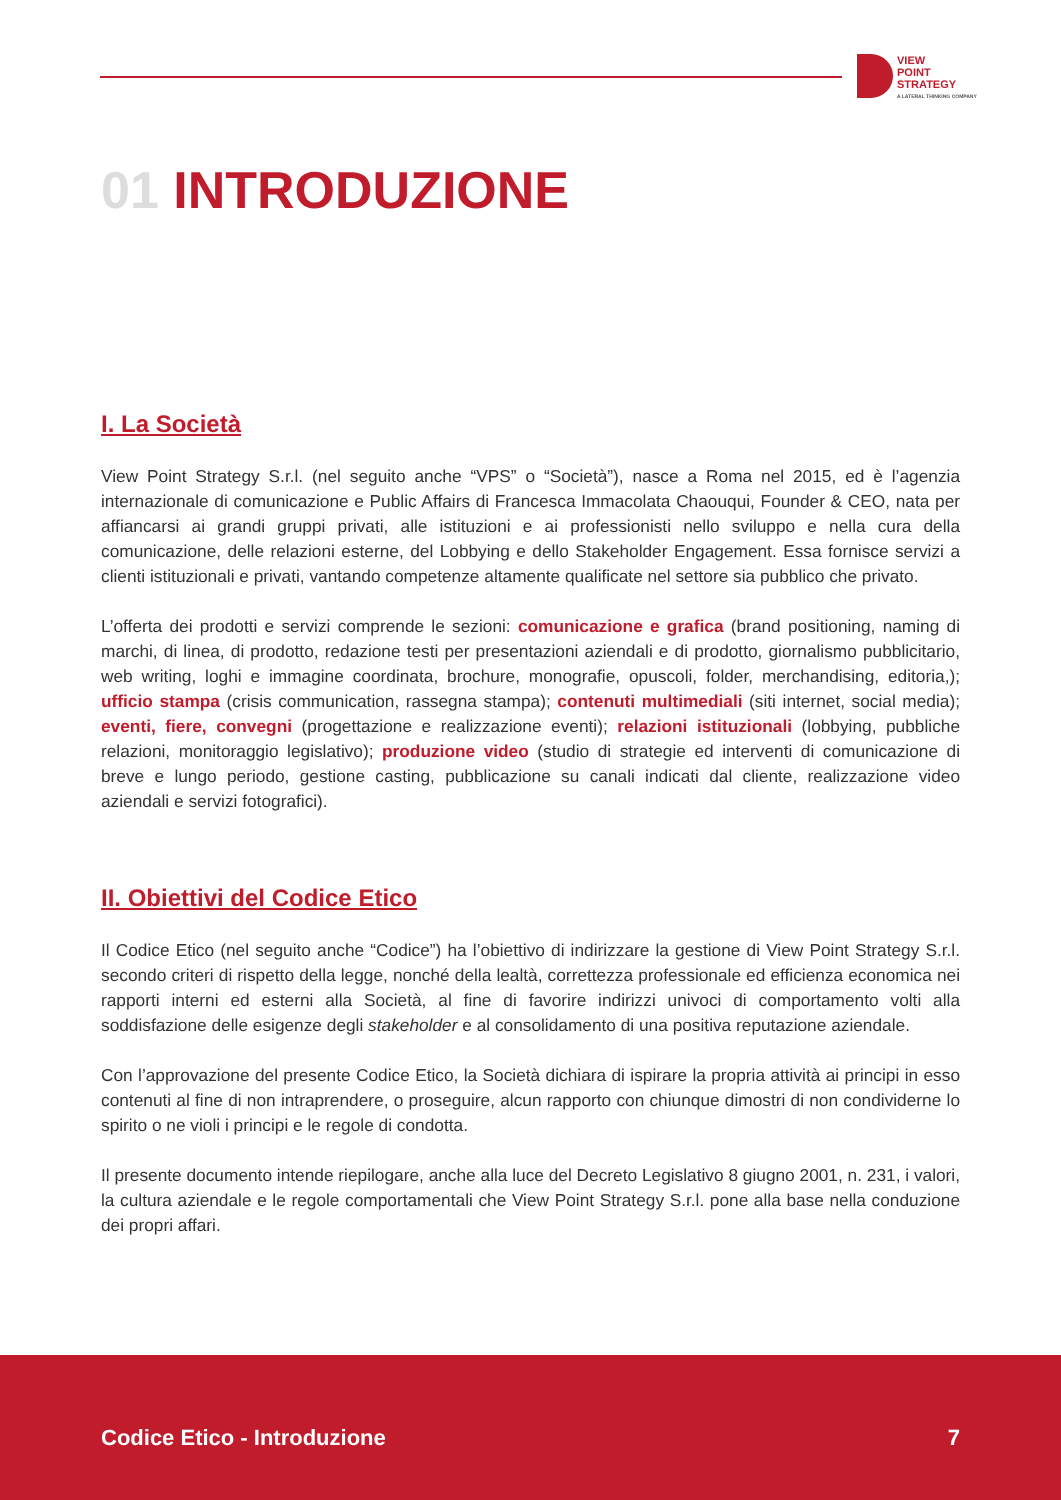VIEW
POINT
STRATEGY
A LATERAL THINKING COMPANY
01 INTRODUZIONE
I. La Società
View Point Strategy S.r.l. (nel seguito anche “VPS” o “Società”), nasce a Roma nel 2015, ed è l’agenzia internazionale di comunicazione e Public Affairs di Francesca Immacolata Chaouqui, Founder & CEO, nata per affiancarsi ai grandi gruppi privati, alle istituzioni e ai professionisti nello sviluppo e nella cura della comunicazione, delle relazioni esterne, del Lobbying e dello Stakeholder Engagement. Essa fornisce servizi a clienti istituzionali e privati, vantando competenze altamente qualificate nel settore sia pubblico che privato.
L’offerta dei prodotti e servizi comprende le sezioni: comunicazione e grafica (brand positioning, naming di marchi, di linea, di prodotto, redazione testi per presentazioni aziendali e di prodotto, giornalismo pubblicitario, web writing, loghi e immagine coordinata, brochure, monografie, opuscoli, folder, merchandising, editoria,); ufficio stampa (crisis communication, rassegna stampa); contenuti multimediali (siti internet, social media); eventi, fiere, convegni (progettazione e realizzazione eventi); relazioni istituzionali (lobbying, pubbliche relazioni, monitoraggio legislativo); produzione video (studio di strategie ed interventi di comunicazione di breve e lungo periodo, gestione casting, pubblicazione su canali indicati dal cliente, realizzazione video aziendali e servizi fotografici).
II. Obiettivi del Codice Etico
Il Codice Etico (nel seguito anche “Codice”) ha l’obiettivo di indirizzare la gestione di View Point Strategy S.r.l. secondo criteri di rispetto della legge, nonché della lealtà, correttezza professionale ed efficienza economica nei rapporti interni ed esterni alla Società, al fine di favorire indirizzi univoci di comportamento volti alla soddisfazione delle esigenze degli stakeholder e al consolidamento di una positiva reputazione aziendale.
Con l’approvazione del presente Codice Etico, la Società dichiara di ispirare la propria attività ai principi in esso contenuti al fine di non intraprendere, o proseguire, alcun rapporto con chiunque dimostri di non condividerne lo spirito o ne violi i principi e le regole di condotta.
Il presente documento intende riepilogare, anche alla luce del Decreto Legislativo 8 giugno 2001, n. 231, i valori, la cultura aziendale e le regole comportamentali che View Point Strategy S.r.l. pone alla base nella conduzione dei propri affari.
Codice Etico - Introduzione 7